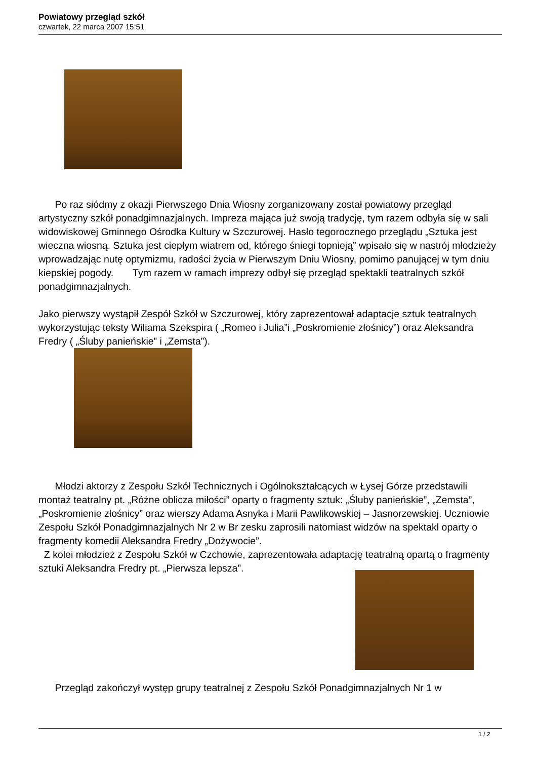Powiatowy przegląd szkół
czwartek, 22 marca 2007 15:51
Po raz siódmy z okazji Pierwszego Dnia Wiosny zorganizowany został powiatowy przegląd artystyczny szkół ponadgimnazjalnych. Impreza mająca już swoją tradycję, tym razem odbyła się w sali widowiskowej Gminnego Ośrodka Kultury w Szczurowej. Hasło tegorocznego przeglądu „Sztuka jest wieczna wiosną. Sztuka jest ciepłym wiatrem od, którego śniegi topnieją” wpisało się w nastrój młodzieży wprowadzając nutę optymizmu, radości życia w Pierwszym Dniu Wiosny, pomimo panującej w tym dniu kiepskiej pogody. Tym razem w ramach imprezy odbył się przegląd spektakli teatralnych szkół ponadgimnazjalnych.
Jako pierwszy wystąpił Zespół Szkół w Szczurowej, który zaprezentował adaptacje sztuk teatralnych wykorzystując teksty Wiliama Szekspira ( „Romeo i Julia”i „Poskromienie złośnicy”) oraz Aleksandra Fredry ( „Śluby panieńskie” i „Zemsta”).
Młodzi aktorzy z Zespołu Szkół Technicznych i Ogólnokształcących w Łysej Górze przedstawili montaż teatralny pt. „Różne oblicza miłości” oparty o fragmenty sztuk: „Śluby panieńskie”, „Zemsta”, „Poskromienie złośnicy” oraz wierszy Adama Asnyka i Marii Pawlikowskiej – Jasnorzewskiej. Uczniowie Zespołu Szkół Ponadgimnazjalnych Nr 2 w Br zesku zaprosili natomiast widzów na spektakl oparty o fragmenty komedii Aleksandra Fredry „Dożywocie”.
Z kolei młodzież z Zespołu Szkół w Czchowie, zaprezentowała adaptację teatralną opartą o fragmenty sztuki Aleksandra Fredry pt. „Pierwsza lepsza”.
Przegląd zakończył występ grupy teatralnej z Zespołu Szkół Ponadgimnazjalnych Nr 1 w
1 / 2